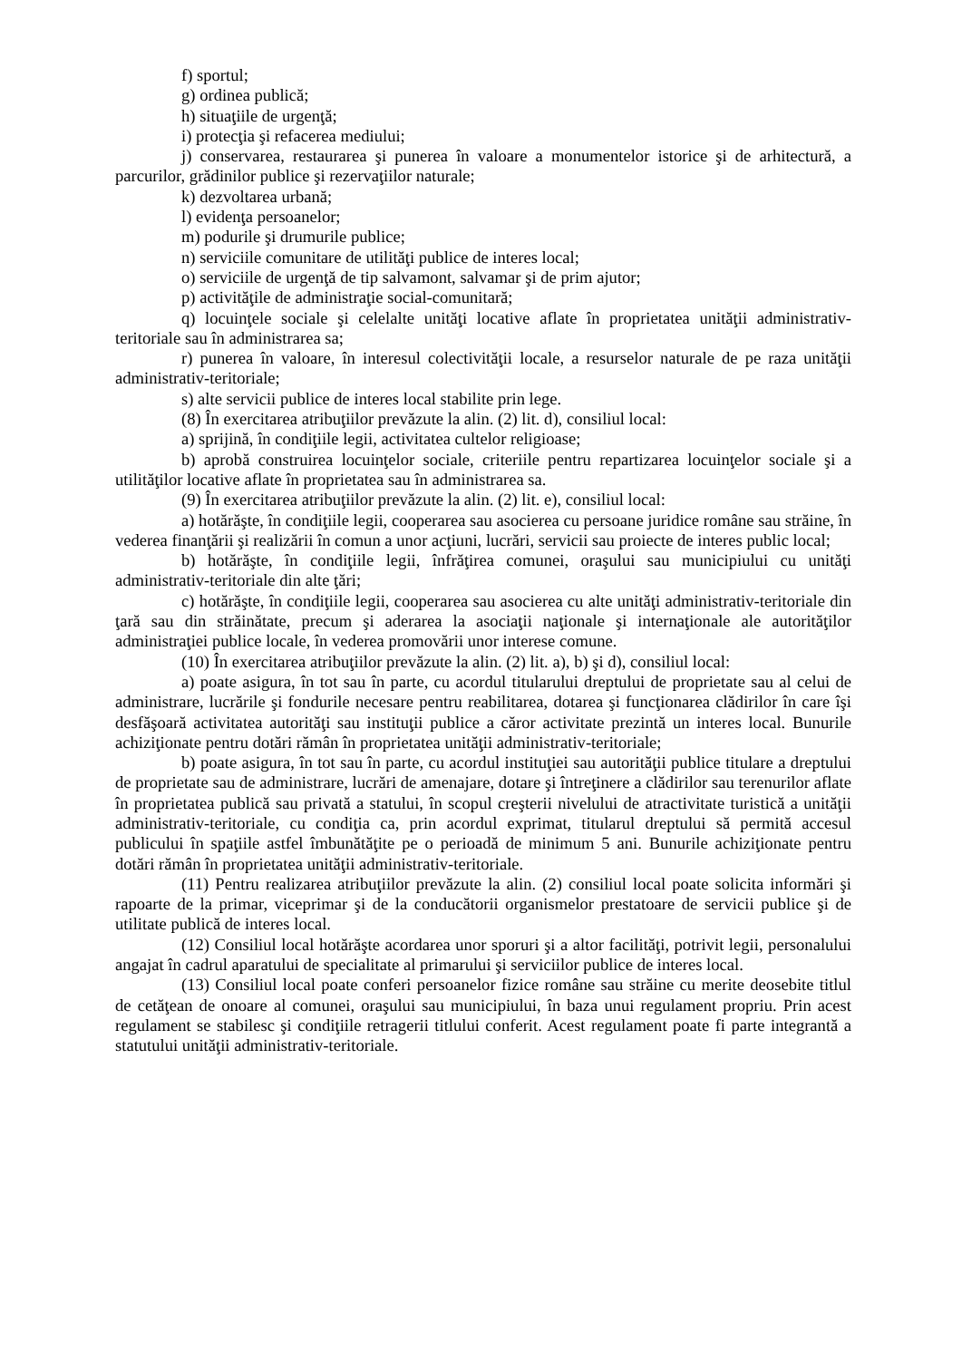f) sportul;
g) ordinea publică;
h) situaţiile de urgenţă;
i) protecţia şi refacerea mediului;
j) conservarea, restaurarea şi punerea în valoare a monumentelor istorice şi de arhitectură, a parcurilor, grădinilor publice şi rezervaţiilor naturale;
k) dezvoltarea urbană;
l) evidenţa persoanelor;
m) podurile şi drumurile publice;
n) serviciile comunitare de utilităţi publice de interes local;
o) serviciile de urgenţă de tip salvamont, salvamar şi de prim ajutor;
p) activităţile de administraţie social-comunitară;
q) locuinţele sociale şi celelalte unităţi locative aflate în proprietatea unităţii administrativ-teritoriale sau în administrarea sa;
r) punerea în valoare, în interesul colectivităţii locale, a resurselor naturale de pe raza unităţii administrativ-teritoriale;
s) alte servicii publice de interes local stabilite prin lege.
(8) În exercitarea atribuţiilor prevăzute la alin. (2) lit. d), consiliul local:
a) sprijină, în condiţiile legii, activitatea cultelor religioase;
b) aprobă construirea locuinţelor sociale, criteriile pentru repartizarea locuinţelor sociale şi a utilităţilor locative aflate în proprietatea sau în administrarea sa.
(9) În exercitarea atribuţiilor prevăzute la alin. (2) lit. e), consiliul local:
a) hotărăşte, în condiţiile legii, cooperarea sau asocierea cu persoane juridice române sau străine, în vederea finanţării şi realizării în comun a unor acţiuni, lucrări, servicii sau proiecte de interes public local;
b) hotărăşte, în condiţiile legii, înfrăţirea comunei, oraşului sau municipiului cu unităţi administrativ-teritoriale din alte ţări;
c) hotărăşte, în condiţiile legii, cooperarea sau asocierea cu alte unităţi administrativ-teritoriale din ţară sau din străinătate, precum şi aderarea la asociaţii naţionale şi internaţionale ale autorităţilor administraţiei publice locale, în vederea promovării unor interese comune.
(10) În exercitarea atribuţiilor prevăzute la alin. (2) lit. a), b) şi d), consiliul local:
a) poate asigura, în tot sau în parte, cu acordul titularului dreptului de proprietate sau al celui de administrare, lucrările şi fondurile necesare pentru reabilitarea, dotarea şi funcţionarea clădirilor în care îşi desfăşoară activitatea autorităţi sau instituţii publice a căror activitate prezintă un interes local. Bunurile achiziţionate pentru dotări rămân în proprietatea unităţii administrativ-teritoriale;
b) poate asigura, în tot sau în parte, cu acordul instituţiei sau autorităţii publice titulare a dreptului de proprietate sau de administrare, lucrări de amenajare, dotare şi întreţinere a clădirilor sau terenurilor aflate în proprietatea publică sau privată a statului, în scopul creşterii nivelului de atractivitate turistică a unităţii administrativ-teritoriale, cu condiţia ca, prin acordul exprimat, titularul dreptului să permită accesul publicului în spaţiile astfel îmbunătăţite pe o perioadă de minimum 5 ani. Bunurile achiziţionate pentru dotări rămân în proprietatea unităţii administrativ-teritoriale.
(11) Pentru realizarea atribuţiilor prevăzute la alin. (2) consiliul local poate solicita informări şi rapoarte de la primar, viceprimar şi de la conducătorii organismelor prestatoare de servicii publice şi de utilitate publică de interes local.
(12) Consiliul local hotărăşte acordarea unor sporuri şi a altor facilităţi, potrivit legii, personalului angajat în cadrul aparatului de specialitate al primarului şi serviciilor publice de interes local.
(13) Consiliul local poate conferi persoanelor fizice române sau străine cu merite deosebite titlul de cetăţean de onoare al comunei, oraşului sau municipiului, în baza unui regulament propriu. Prin acest regulament se stabilesc şi condiţiile retragerii titlului conferit. Acest regulament poate fi parte integrantă a statutului unităţii administrativ-teritoriale.